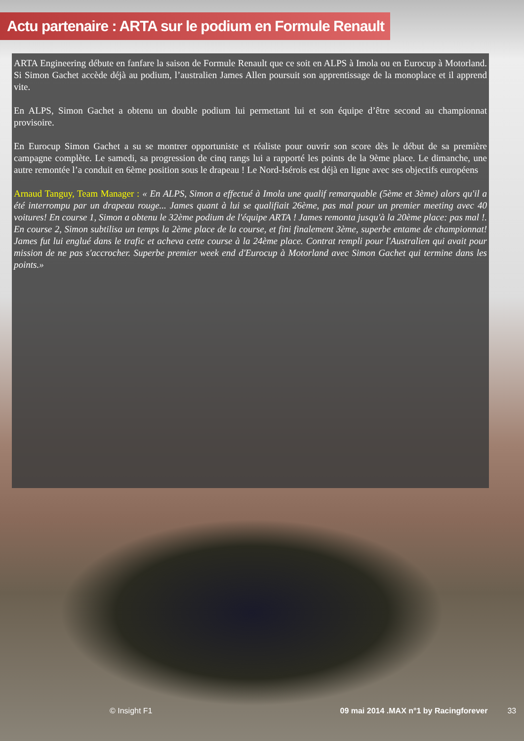Actu partenaire : ARTA sur le podium en Formule Renault
ARTA Engineering débute en fanfare la saison de Formule Renault que ce soit en ALPS à Imola ou en Eurocup à Motorland. Si Simon Gachet accède déjà au podium, l’australien James Allen poursuit son apprentissage de la monoplace et il apprend vite.
En ALPS, Simon Gachet a obtenu un double podium lui permettant lui et son équipe d’être second au championnat provisoire.
En Eurocup Simon Gachet a su se montrer opportuniste et réaliste pour ouvrir son score dès le début de sa première campagne complète. Le samedi, sa progression de cinq rangs lui a rapporté les points de la 9ème place. Le dimanche, une autre remontée l’a conduit en 6ème position sous le drapeau ! Le Nord-Isérois est déjà en ligne avec ses objectifs européens
Arnaud Tanguy, Team Manager : « En ALPS, Simon a effectué à Imola une qualif remarquable (5ème et 3ème) alors qu'il a été interrompu par un drapeau rouge... James quant à lui se qualifiait 26ème, pas mal pour un premier meeting avec 40 voitures! En course 1, Simon a obtenu le 32ème podium de l'équipe ARTA ! James remonta jusqu'à la 20ème place: pas mal !. En course 2, Simon subtilisa un temps la 2ème place de la course, et fini finalement 3ème, superbe entame de championnat! James fut lui englué dans le trafic et acheva cette course à la 24ème place. Contrat rempli pour l'Australien qui avait pour mission de ne pas s'accrocher. Superbe premier week end d'Eurocup à Motorland avec Simon Gachet qui termine dans les points.»
© Insight F1 09 mai 2014 .MAX n°1 by Racingforever 33